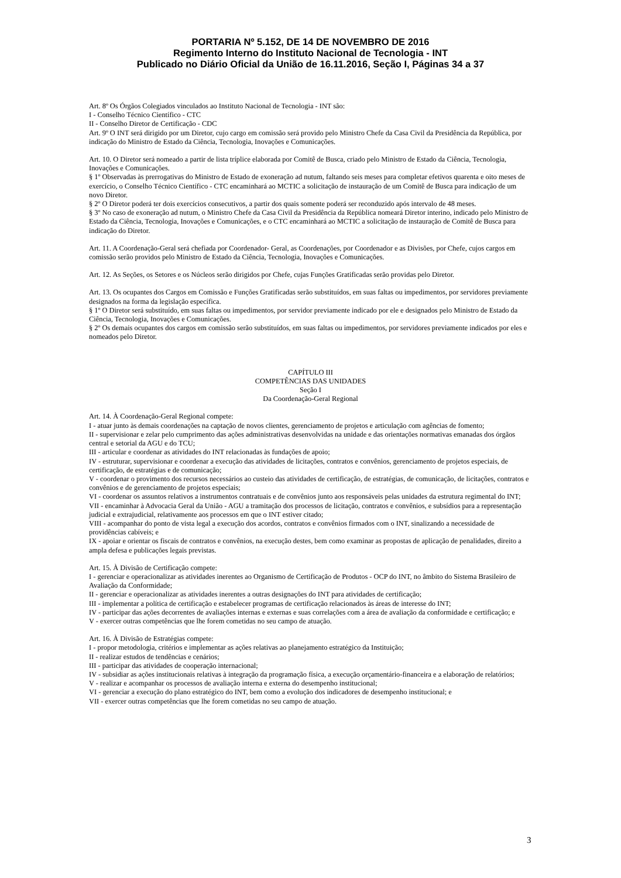PORTARIA Nº 5.152, DE 14 DE NOVEMBRO DE 2016
Regimento Interno do Instituto Nacional de Tecnologia - INT
Publicado no Diário Oficial da União de 16.11.2016, Seção I, Páginas 34 a 37
Art. 8º Os Órgãos Colegiados vinculados ao Instituto Nacional de Tecnologia - INT são:
I - Conselho Técnico Científico - CTC
II - Conselho Diretor de Certificação - CDC
Art. 9º O INT será dirigido por um Diretor, cujo cargo em comissão será provido pelo Ministro Chefe da Casa Civil da Presidência da República, por indicação do Ministro de Estado da Ciência, Tecnologia, Inovações e Comunicações.
Art. 10. O Diretor será nomeado a partir de lista tríplice elaborada por Comitê de Busca, criado pelo Ministro de Estado da Ciência, Tecnologia, Inovações e Comunicações.
§ 1º Observadas às prerrogativas do Ministro de Estado de exoneração ad nutum, faltando seis meses para completar efetivos quarenta e oito meses de exercício, o Conselho Técnico Científico - CTC encaminhará ao MCTIC a solicitação de instauração de um Comitê de Busca para indicação de um novo Diretor.
§ 2º O Diretor poderá ter dois exercícios consecutivos, a partir dos quais somente poderá ser reconduzido após intervalo de 48 meses.
§ 3º No caso de exoneração ad nutum, o Ministro Chefe da Casa Civil da Presidência da República nomeará Diretor interino, indicado pelo Ministro de Estado da Ciência, Tecnologia, Inovações e Comunicações, e o CTC encaminhará ao MCTIC a solicitação de instauração de Comitê de Busca para indicação do Diretor.
Art. 11. A Coordenação-Geral será chefiada por Coordenador- Geral, as Coordenações, por Coordenador e as Divisões, por Chefe, cujos cargos em comissão serão providos pelo Ministro de Estado da Ciência, Tecnologia, Inovações e Comunicações.
Art. 12. As Seções, os Setores e os Núcleos serão dirigidos por Chefe, cujas Funções Gratificadas serão providas pelo Diretor.
Art. 13. Os ocupantes dos Cargos em Comissão e Funções Gratificadas serão substituídos, em suas faltas ou impedimentos, por servidores previamente designados na forma da legislação específica.
§ 1º O Diretor será substituído, em suas faltas ou impedimentos, por servidor previamente indicado por ele e designados pelo Ministro de Estado da Ciência, Tecnologia, Inovações e Comunicações.
§ 2º Os demais ocupantes dos cargos em comissão serão substituídos, em suas faltas ou impedimentos, por servidores previamente indicados por eles e nomeados pelo Diretor.
CAPÍTULO III
COMPETÊNCIAS DAS UNIDADES
Seção I
Da Coordenação-Geral Regional
Art. 14. À Coordenação-Geral Regional compete:
I - atuar junto às demais coordenações na captação de novos clientes, gerenciamento de projetos e articulação com agências de fomento;
II - supervisionar e zelar pelo cumprimento das ações administrativas desenvolvidas na unidade e das orientações normativas emanadas dos órgãos central e setorial da AGU e do TCU;
III - articular e coordenar as atividades do INT relacionadas às fundações de apoio;
IV - estruturar, supervisionar e coordenar a execução das atividades de licitações, contratos e convênios, gerenciamento de projetos especiais, de certificação, de estratégias e de comunicação;
V - coordenar o provimento dos recursos necessários ao custeio das atividades de certificação, de estratégias, de comunicação, de licitações, contratos e convênios e de gerenciamento de projetos especiais;
VI - coordenar os assuntos relativos a instrumentos contratuais e de convênios junto aos responsáveis pelas unidades da estrutura regimental do INT;
VII - encaminhar à Advocacia Geral da União - AGU a tramitação dos processos de licitação, contratos e convênios, e subsídios para a representação judicial e extrajudicial, relativamente aos processos em que o INT estiver citado;
VIII - acompanhar do ponto de vista legal a execução dos acordos, contratos e convênios firmados com o INT, sinalizando a necessidade de providências cabíveis; e
IX - apoiar e orientar os fiscais de contratos e convênios, na execução destes, bem como examinar as propostas de aplicação de penalidades, direito a ampla defesa e publicações legais previstas.
Art. 15. À Divisão de Certificação compete:
I - gerenciar e operacionalizar as atividades inerentes ao Organismo de Certificação de Produtos - OCP do INT, no âmbito do Sistema Brasileiro de Avaliação da Conformidade;
II - gerenciar e operacionalizar as atividades inerentes a outras designações do INT para atividades de certificação;
III - implementar a política de certificação e estabelecer programas de certificação relacionados às áreas de interesse do INT;
IV - participar das ações decorrentes de avaliações internas e externas e suas correlações com a área de avaliação da conformidade e certificação; e
V - exercer outras competências que lhe forem cometidas no seu campo de atuação.
Art. 16. À Divisão de Estratégias compete:
I - propor metodologia, critérios e implementar as ações relativas ao planejamento estratégico da Instituição;
II - realizar estudos de tendências e cenários;
III - participar das atividades de cooperação internacional;
IV - subsidiar as ações institucionais relativas à integração da programação física, a execução orçamentário-financeira e a elaboração de relatórios;
V - realizar e acompanhar os processos de avaliação interna e externa do desempenho institucional;
VI - gerenciar a execução do plano estratégico do INT, bem como a evolução dos indicadores de desempenho institucional; e
VII - exercer outras competências que lhe forem cometidas no seu campo de atuação.
3